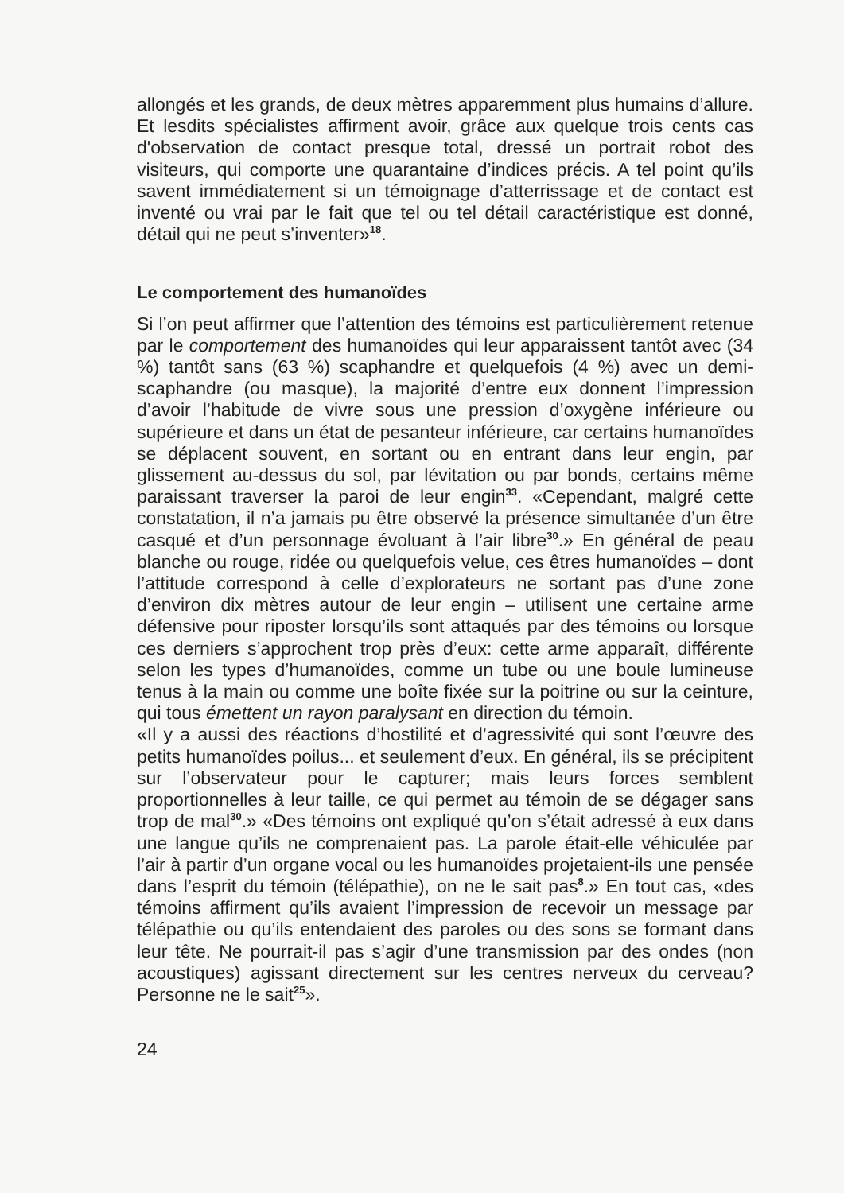allongés et les grands, de deux mètres apparemment plus humains d’allure. Et lesdits spécialistes affirment avoir, grâce aux quelque trois cents cas d'observation de contact presque total, dressé un portrait robot des visiteurs, qui comporte une quarantaine d’indices précis. A tel point qu’ils savent immédiatement si un témoignage d’atterrissage et de contact est inventé ou vrai par le fait que tel ou tel détail caractéristique est donné, détail qui ne peut s’inventer»<sup>18</sup>.
Le comportement des humanoïdes
Si l’on peut affirmer que l’attention des témoins est particulièrement retenue par le comportement des humanoïdes qui leur apparaissent tantôt avec (34 %) tantôt sans (63 %) scaphandre et quelquefois (4 %) avec un demi-scaphandre (ou masque), la majorité d’entre eux donnent l’impression d’avoir l’habitude de vivre sous une pression d’oxygène inférieure ou supérieure et dans un état de pesanteur inférieure, car certains humanoïdes se déplacent souvent, en sortant ou en entrant dans leur engin, par glissement au-dessus du sol, par lévitation ou par bonds, certains même paraissant traverser la paroi de leur engin<sup>33</sup>. «Cependant, malgré cette constatation, il n’a jamais pu être observé la présence simultanée d’un être casqué et d’un personnage évoluant à l’air libre<sup>30</sup>.» En général de peau blanche ou rouge, ridée ou quelquefois velue, ces êtres humanoïdes – dont l’attitude correspond à celle d’explorateurs ne sortant pas d’une zone d’environ dix mètres autour de leur engin – utilisent une certaine arme défensive pour riposter lorsqu’ils sont attaqués par des témoins ou lorsque ces derniers s’approchent trop près d’eux: cette arme apparaît, différente selon les types d’humanoïdes, comme un tube ou une boule lumineuse tenus à la main ou comme une boîte fixée sur la poitrine ou sur la ceinture, qui tous émettent un rayon paralysant en direction du témoin.
«Il y a aussi des réactions d’hostilité et d’agressivité qui sont l’œuvre des petits humanoïdes poilus... et seulement d’eux. En général, ils se précipitent sur l’observateur pour le capturer; mais leurs forces semblent proportionnelles à leur taille, ce qui permet au témoin de se dégager sans trop de mal<sup>30</sup>.» «Des témoins ont expliqué qu’on s’était adressé à eux dans une langue qu’ils ne comprenaient pas. La parole était-elle véhiculée par l’air à partir d’un organe vocal ou les humanoïdes projetaient-ils une pensée dans l’esprit du témoin (télépathie), on ne le sait pas<sup>8</sup>.» En tout cas, «des témoins affirment qu’ils avaient l’impression de recevoir un message par télépathie ou qu’ils entendaient des paroles ou des sons se formant dans leur tête. Ne pourrait-il pas s’agir d’une transmission par des ondes (non acoustiques) agissant directement sur les centres nerveux du cerveau? Personne ne le sait<sup>25</sup>».
24